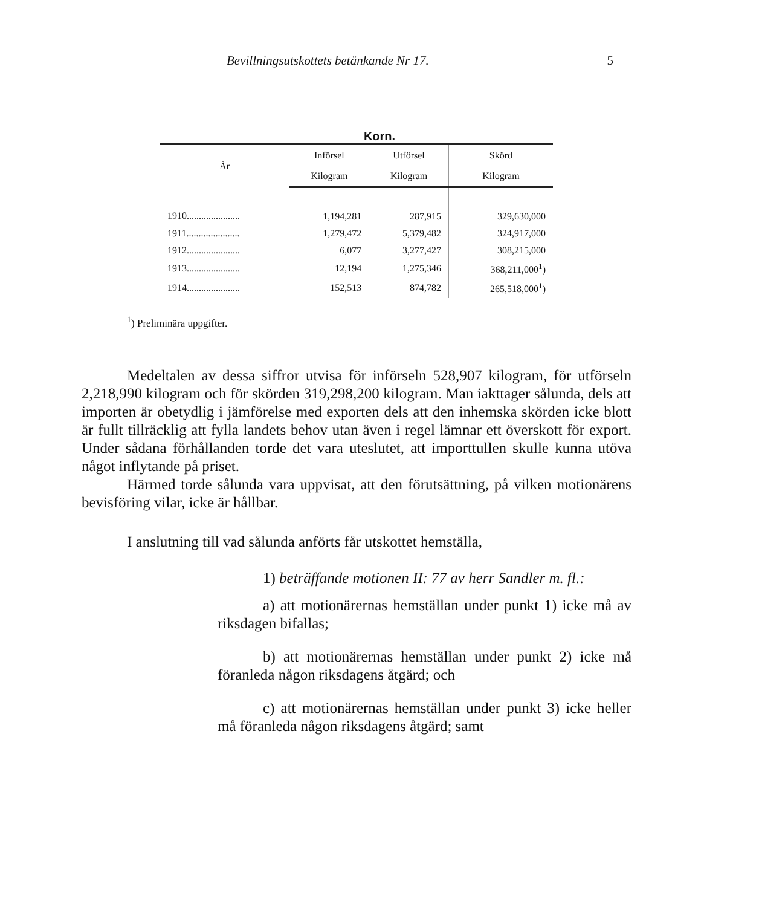Bevillningsutskottets betänkande Nr 17. 5
Korn.
| År | Införsel | Utförsel | Skörd |
| --- | --- | --- | --- |
| | Kilogram | Kilogram | Kilogram |
| 1910...................... | 1,194,281 | 287,915 | 329,630,000 |
| 1911...................... | 1,279,472 | 5,379,482 | 324,917,000 |
| 1912...................... | 6,077 | 3,277,427 | 308,215,000 |
| 1913...................... | 12,194 | 1,275,346 | 368,211,000<sup>1</sup>) |
| 1914...................... | 152,513 | 874,782 | 265,518,000<sup>1</sup>) |
<sup>1</sup>) Preliminära uppgifter.
Medeltalen av dessa siffror utvisa för införseln 528,907 kilogram, för utförseln 2,218,990 kilogram och för skörden 319,298,200 kilogram. Man iakttager sålunda, dels att importen är obetydlig i jämförelse med exporten dels att den inhemska skörden icke blott är fullt tillräcklig att fylla landets behov utan även i regel lämnar ett överskott för export. Under sådana förhållanden torde det vara uteslutet, att importtullen skulle kunna utöva något inflytande på priset.
Härmed torde sålunda vara uppvisat, att den förutsättning, på vilken motionärens bevisföring vilar, icke är hållbar.
I anslutning till vad sålunda anförts får utskottet hemställa,
1) beträffande motionen II: 77 av herr Sandler m. fl.:
a) att motionärernas hemställan under punkt 1) icke må av riksdagen bifallas;
b) att motionärernas hemställan under punkt 2) icke må föranleda någon riksdagens åtgärd; och
c) att motionärernas hemställan under punkt 3) icke heller må föranleda någon riksdagens åtgärd; samt